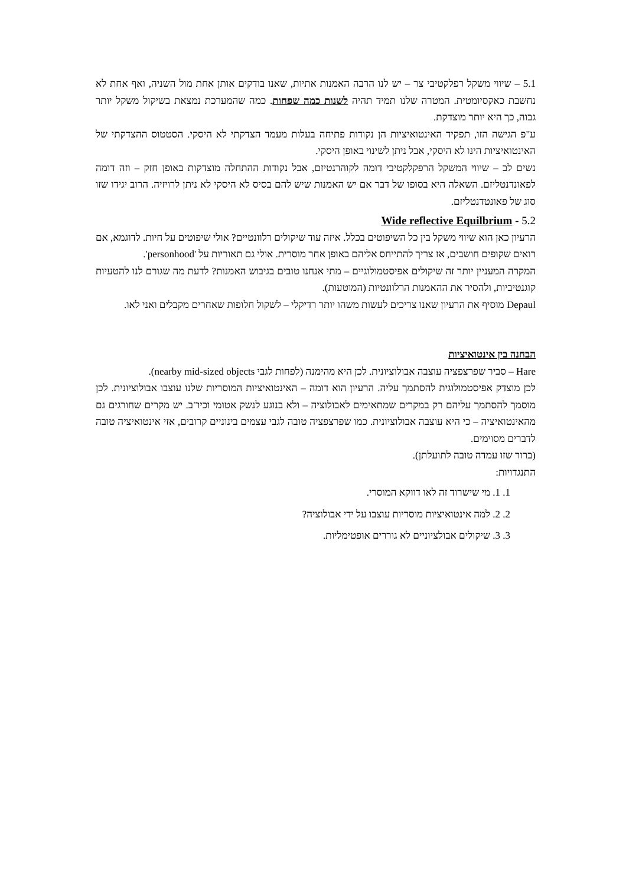5.1 – שיווי משקל רפלקטיבי צר – יש לנו הרבה האמנות אתיות, שאנו בודקים אותן אחת מול השניה, ואף אחת לא נחשבת כאקסיומטית. המטרה שלנו תמיד תהיה לשנות כמה שפחות. כמה שהמערכת נמצאת בשיקול משקל יותר גבוה, כך היא יותר מוצדקת.
ע"פ הגישה הזו, תפקיד האינטואיציות הן נקודות פתיחה בעלות מעמד הצדקתי לא היסקי. הסטטוס ההצדקתי של האינטואיציות הינו לא היסקי, אבל ניתן לשינוי באופן היסקי.
נשים לב – שיווי המשקל הרפקלקטיבי דומה לקוהרנטיזם, אבל נקודות ההתחלה מוצדקות באופן חזק – וזה דומה לפאונדנטליזם. השאלה היא בסופו של דבר אם יש האמנות שיש להם בסיס לא היסקי לא ניתן לרויזיה. הרוב יגידו שזו סוג של פאונטדנטליזם.
Wide reflective Equilbrium - 5.2
הרעיון כאן הוא שיווי משקל בין כל השיפוטים בכלל. איזה עוד שיקולים רלוונטיים? אולי שיפוטים על חיות. לדוגמא, אם רואים שקופים חושבים, אז צריך להתייחס אליהם באופן אחר מוסרית. אולי גם תאוריות על 'personhood'.
המקרה המעניין יותר זה שיקולים אפיסטמולוגיים – מתי אנחנו טובים בגיבוש האמנות? לדעת מה שגורם לנו להטעיות קוגנטיביות, ולהסיר את ההאמנות הרלוונטיות (המוטעות).
Depaul מוסיף את הרעיון שאנו צריכים לעשות משהו יותר רדיקלי – לשקול חלופות שאחרים מקבלים ואני לאו.
הבחנה בין אינטואיציות
Hare – סביר שפרצפציה עוצבה אבולוציונית. לכן היא מהימנה (לפחות לגבי nearby mid-sized objects).
לכן מוצדק אפיסטמולוגית להסתמך עליה. הרעיון הוא דומה – האינטואיציות המוסריות שלנו עוצבו אבולוציונית. לכן מוסמך להסתמך עליהם רק במקרים שמתאימים לאבולוציה – ולא בנוגע לנשק אטומי וכיו"ב. יש מקרים שחורגים גם מהאינטואיציה – כי היא עוצבה אבולוציונית. כמו שפרצפציה טובה לגבי עצמים בינוניים קרובים, אזי אינטואיציה טובה לדברים מסוימים.
(ברור שזו עמדה טובה לתועלתן).
התנגדויות:
1. 1. מי שישרוד זה לאו דווקא המוסרי.
2. 2. למה אינטואיציות מוסריות עוצבו על ידי אבולוציה?
3. 3. שיקולים אבולציוניים לא גוררים אופטימליות.